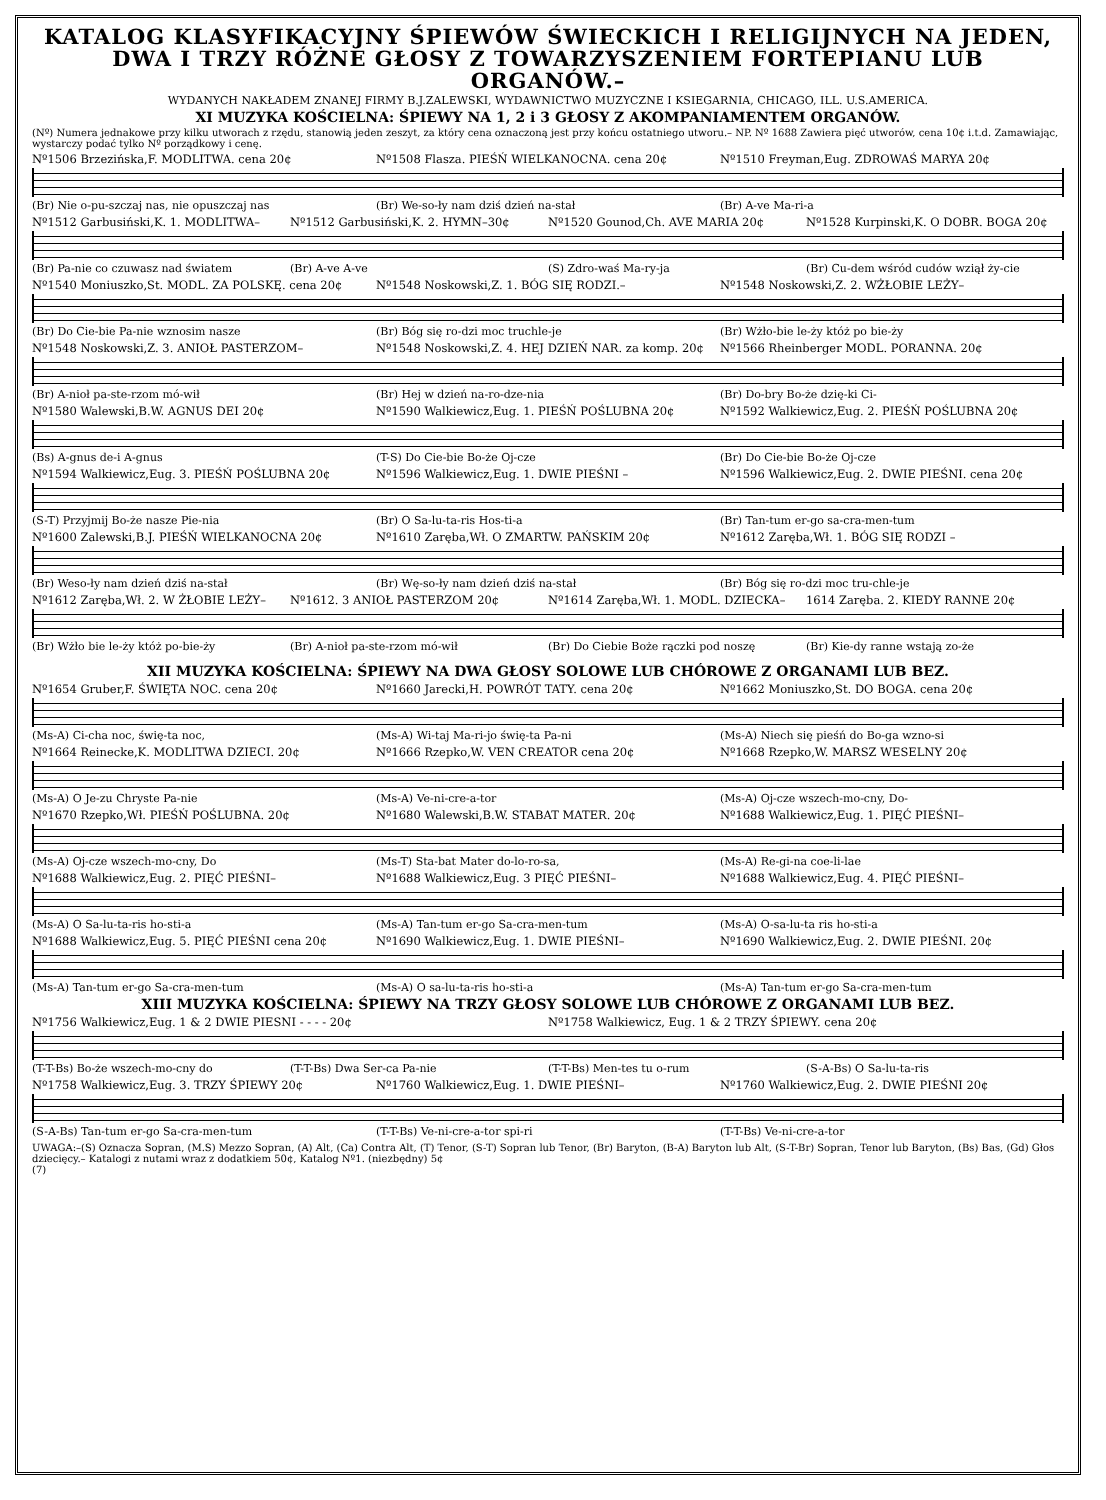KATALOG KLASYFIKACYJNY ŚPIEWÓW ŚWIECKICH I RELIGIJNYCH NA JEDEN,
DWA I TRZY RÓŻNE GŁOSY Z TOWARZYSZENIEM FORTEPIANU LUB ORGANÓW.–
WYDANYCH NAKŁADEM ZNANEJ FIRMY B.J.ZALEWSKI, WYDAWNICTWO MUZYCZNE I KSIEGARNIA, CHICAGO, ILL. U.S.AMERICA.
XI MUZYKA KOŚCIELNA: ŚPIEWY NA 1, 2 i 3 GŁOSY Z AKOMPANIAMENTEM ORGANÓW.
(Nº) Numera jednakowe przy kilku utworach z rzędu, stanowią jeden zeszyt, za który cena oznaczoną jest przy końcu ostatniego utworu.– NP. Nº 1688 Zawiera pięć utworów, cena 10¢ i.t.d. Zamawiając, wystarczy podać tylko Nº porządkowy i cenę.
Nº1506 Brzezińska,F. MODLITWA. cena 20¢ Nº1508 Flasza. PIEŚŃ WIELKANOCNA. cena 20¢ Nº1510 Freyman,Eug. ZDROWAŚ MARYA 20¢
(Br) Nie o-pu-szczaj nas, nie opuszczaj nas (Br) We-so-ły nam dziś dzień na-stał (Br) A-ve Ma-ri-a
Nº1512 Garbusiński,K. 1. MODLITWA– Nº1512 Garbusiński,K. 2. HYMN–30¢ Nº1520 Gounod,Ch. AVE MARIA 20¢ Nº1528 Kurpinski,K. O DOBR. BOGA 20¢
(Br) Pa-nie co czuwasz nad światem (Br) A-ve A-ve (S) Zdro-waś Ma-ry-ja (Br) Cu-dem wśród cudów wziął ży-cie
Nº1540 Moniuszko,St. MODL. ZA POLSKĘ. cena 20¢ Nº1548 Noskowski,Z. 1. BÓG SIĘ RODZI.– Nº1548 Noskowski,Z. 2. WŻŁOBIE LEŻY–
(Br) Do Cie-bie Pa-nie wznosim nasze (Br) Bóg się ro-dzi moc truchle-je (Br) Wżło-bie le-ży któż po bie-ży
Nº1548 Noskowski,Z. 3. ANIOŁ PASTERZOM– Nº1548 Noskowski,Z. 4. HEJ DZIEŃ NAR. za komp. 20¢ Nº1566 Rheinberger MODL. PORANNA. 20¢
(Br) A-nioł pa-ste-rzom mó-wił (Br) Hej w dzień na-ro-dze-nia (Br) Do-bry Bo-że dzię-ki Ci-
Nº1580 Walewski,B.W. AGNUS DEI 20¢ Nº1590 Walkiewicz,Eug. 1. PIEŚŃ POŚLUBNA 20¢ Nº1592 Walkiewicz,Eug. 2. PIEŚŃ POŚLUBNA 20¢
(Bs) A-gnus de-i A-gnus (T-S) Do Cie-bie Bo-że Oj-cze (Br) Do Cie-bie Bo-że Oj-cze
Nº1594 Walkiewicz,Eug. 3. PIEŚŃ POŚLUBNA 20¢ Nº1596 Walkiewicz,Eug. 1. DWIE PIEŚNI – Nº1596 Walkiewicz,Eug. 2. DWIE PIEŚNI. cena 20¢
(S-T) Przyjmij Bo-że nasze Pie-nia (Br) O Sa-lu-ta-ris Hos-ti-a (Br) Tan-tum er-go sa-cra-men-tum
Nº1600 Zalewski,B.J. PIEŚŃ WIELKANOCNA 20¢ Nº1610 Zaręba,Wł. O ZMARTW. PAŃSKIM 20¢ Nº1612 Zaręba,Wł. 1. BÓG SIĘ RODZI –
(Br) Weso-ły nam dzień dziś na-stał (Br) Wę-so-ły nam dzień dziś na-stał (Br) Bóg się ro-dzi moc tru-chle-je
Nº1612 Zaręba,Wł. 2. W ŻŁOBIE LEŻY– Nº1612. 3 ANIOŁ PASTERZOM 20¢ Nº1614 Zaręba,Wł. 1. MODL. DZIECKA– 1614 Zaręba. 2. KIEDY RANNE 20¢
(Br) Wżło bie le-ży któż po-bie-ży (Br) A-nioł pa-ste-rzom mó-wił (Br) Do Ciebie Boże rączki pod noszę (Br) Kie-dy ranne wstają zo-że
XII MUZYKA KOŚCIELNA: ŚPIEWY NA DWA GŁOSY SOLOWE LUB CHÓROWE Z ORGANAMI LUB BEZ.
Nº1654 Gruber,F. ŚWIĘTA NOC. cena 20¢ Nº1660 Jarecki,H. POWRÓT TATY. cena 20¢ Nº1662 Moniuszko,St. DO BOGA. cena 20¢
(Ms-A) Ci-cha noc, świę-ta noc, (Ms-A) Wi-taj Ma-ri-jo świę-ta Pa-ni (Ms-A) Niech się pieśń do Bo-ga wzno-si
Nº1664 Reinecke,K. MODLITWA DZIECI. 20¢ Nº1666 Rzepko,W. VEN CREATOR cena 20¢ Nº1668 Rzepko,W. MARSZ WESELNY 20¢
(Ms-A) O Je-zu Chryste Pa-nie (Ms-A) Ve-ni-cre-a-tor (Ms-A) Oj-cze wszech-mo-cny, Do-
Nº1670 Rzepko,Wł. PIEŚŃ POŚLUBNA. 20¢ Nº1680 Walewski,B.W. STABAT MATER. 20¢ Nº1688 Walkiewicz,Eug. 1. PIĘĆ PIEŚNI–
(Ms-A) Oj-cze wszech-mo-cny, Do (Ms-T) Sta-bat Mater do-lo-ro-sa, (Ms-A) Re-gi-na coe-li-lae
Nº1688 Walkiewicz,Eug. 2. PIĘĆ PIEŚNI– Nº1688 Walkiewicz,Eug. 3 PIĘĆ PIEŚNI– Nº1688 Walkiewicz,Eug. 4. PIĘĆ PIEŚNI–
(Ms-A) O Sa-lu-ta-ris ho-sti-a (Ms-A) Tan-tum er-go Sa-cra-men-tum (Ms-A) O-sa-lu-ta ris ho-sti-a
Nº1688 Walkiewicz,Eug. 5. PIĘĆ PIEŚNI cena 20¢ Nº1690 Walkiewicz,Eug. 1. DWIE PIEŚNI– Nº1690 Walkiewicz,Eug. 2. DWIE PIEŚNI. 20¢
(Ms-A) Tan-tum er-go Sa-cra-men-tum (Ms-A) O sa-lu-ta-ris ho-sti-a (Ms-A) Tan-tum er-go Sa-cra-men-tum
XIII MUZYKA KOŚCIELNA: ŚPIEWY NA TRZY GŁOSY SOLOWE LUB CHÓROWE Z ORGANAMI LUB BEZ.
Nº1756 Walkiewicz,Eug. 1 & 2 DWIE PIESNI - - - - 20¢ Nº1758 Walkiewicz, Eug. 1 & 2 TRZY ŚPIEWY. cena 20¢
(T-T-Bs) Bo-że wszech-mo-cny do (T-T-Bs) Dwa Ser-ca Pa-nie (T-T-Bs) Men-tes tu o-rum (S-A-Bs) O Sa-lu-ta-ris
Nº1758 Walkiewicz,Eug. 3. TRZY ŚPIEWY 20¢ Nº1760 Walkiewicz,Eug. 1. DWIE PIEŚNI– Nº1760 Walkiewicz,Eug. 2. DWIE PIEŚNI 20¢
(S-A-Bs) Tan-tum er-go Sa-cra-men-tum (T-T-Bs) Ve-ni-cre-a-tor spi-ri (T-T-Bs) Ve-ni-cre-a-tor
UWAGA:–(S) Oznacza Sopran, (M.S) Mezzo Sopran, (A) Alt, (Ca) Contra Alt, (T) Tenor, (S-T) Sopran lub Tenor, (Br) Baryton, (B-A) Baryton lub Alt, (S-T-Br) Sopran, Tenor lub Baryton, (Bs) Bas, (Gd) Głos dziecięcy.– Katalogi z nutami wraz z dodatkiem 50¢, Katalog Nº1. (niezbędny) 5¢
(7)